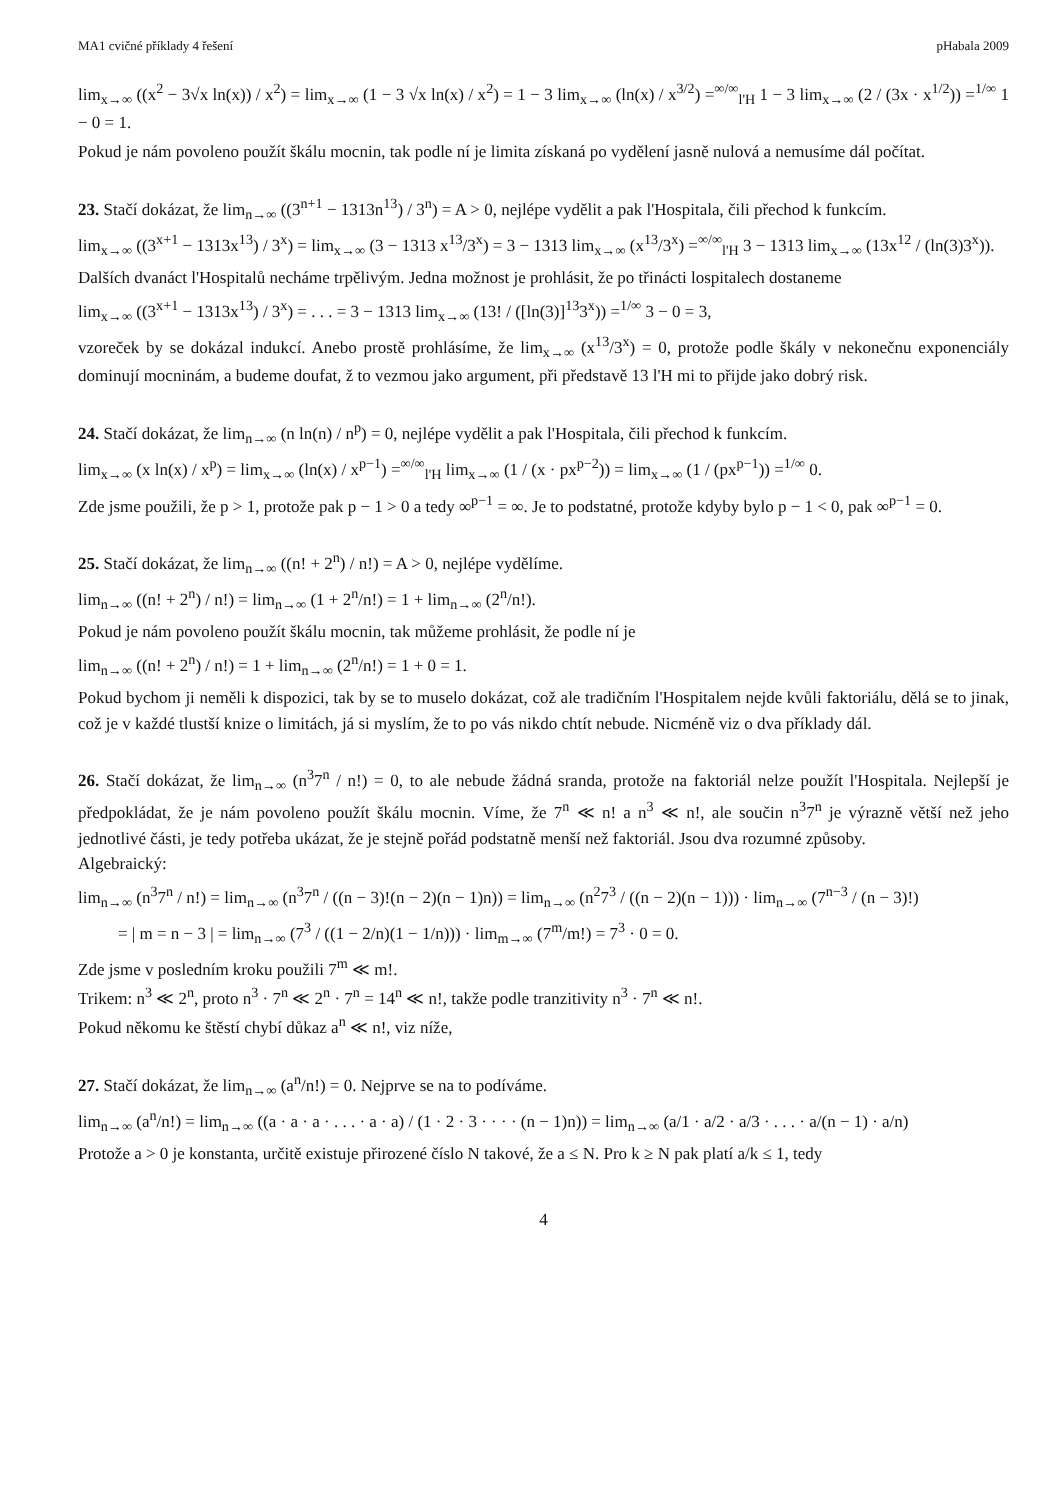MA1 cvičné příklady 4 řešení pHabala 2009
lim<sub>x→∞</sub> ((x<sup>2</sup> − 3√x ln(x)) / x<sup>2</sup>) = lim<sub>x→∞</sub> (1 − 3 √x ln(x) / x<sup>2</sup>) = 1 − 3 lim<sub>x→∞</sub> (ln(x) / x<sup>3/2</sup>) =<sup>∞/∞</sup><sub>l'H</sub> 1 − 3 lim<sub>x→∞</sub> (2 / (3x · x<sup>1/2</sup>)) =<sup>1/∞</sup> 1 − 0 = 1.
Pokud je nám povoleno použít škálu mocnin, tak podle ní je limita získaná po vydělení jasně nulová a nemusíme dál počítat.
23. Stačí dokázat, že lim<sub>n→∞</sub> ((3<sup>n+1</sup> − 1313n<sup>13</sup>) / 3<sup>n</sup>) = A > 0, nejlépe vydělit a pak l'Hospitala, čili přechod k funkcím.
lim<sub>x→∞</sub> ((3<sup>x+1</sup> − 1313x<sup>13</sup>) / 3<sup>x</sup>) = lim<sub>x→∞</sub> (3 − 1313 x<sup>13</sup>/3<sup>x</sup>) = 3 − 1313 lim<sub>x→∞</sub> (x<sup>13</sup>/3<sup>x</sup>) =<sup>∞/∞</sup><sub>l'H</sub> 3 − 1313 lim<sub>x→∞</sub> (13x<sup>12</sup> / (ln(3)3<sup>x</sup>)).
Dalších dvanáct l'Hospitalů necháme trpělivým. Jedna možnost je prohlásit, že po třinácti lospitalech dostaneme
lim<sub>x→∞</sub> ((3<sup>x+1</sup> − 1313x<sup>13</sup>) / 3<sup>x</sup>) = . . . = 3 − 1313 lim<sub>x→∞</sub> (13! / ([ln(3)]<sup>13</sup>3<sup>x</sup>)) =<sup>1/∞</sup> 3 − 0 = 3,
vzoreček by se dokázal indukcí. Anebo prostě prohlásíme, že lim<sub>x→∞</sub> (x<sup>13</sup>/3<sup>x</sup>) = 0, protože podle škály v nekonečnu exponenciály dominují mocninám, a budeme doufat, ž to vezmou jako argument, při představě 13 l'H mi to přijde jako dobrý risk.
24. Stačí dokázat, že lim<sub>n→∞</sub> (n ln(n) / n<sup>p</sup>) = 0, nejlépe vydělit a pak l'Hospitala, čili přechod k funkcím.
lim<sub>x→∞</sub> (x ln(x) / x<sup>p</sup>) = lim<sub>x→∞</sub> (ln(x) / x<sup>p−1</sup>) =<sup>∞/∞</sup><sub>l'H</sub> lim<sub>x→∞</sub> (1 / (x · px<sup>p−2</sup>)) = lim<sub>x→∞</sub> (1 / (px<sup>p−1</sup>)) =<sup>1/∞</sup> 0.
Zde jsme použili, že p > 1, protože pak p − 1 > 0 a tedy ∞<sup>p−1</sup> = ∞. Je to podstatné, protože kdyby bylo p − 1 < 0, pak ∞<sup>p−1</sup> = 0.
25. Stačí dokázat, že lim<sub>n→∞</sub> ((n! + 2<sup>n</sup>) / n!) = A > 0, nejlépe vydělíme.
lim<sub>n→∞</sub> ((n! + 2<sup>n</sup>) / n!) = lim<sub>n→∞</sub> (1 + 2<sup>n</sup>/n!) = 1 + lim<sub>n→∞</sub> (2<sup>n</sup>/n!).
Pokud je nám povoleno použít škálu mocnin, tak můžeme prohlásit, že podle ní je
lim<sub>n→∞</sub> ((n! + 2<sup>n</sup>) / n!) = 1 + lim<sub>n→∞</sub> (2<sup>n</sup>/n!) = 1 + 0 = 1.
Pokud bychom ji neměli k dispozici, tak by se to muselo dokázat, což ale tradičním l'Hospitalem nejde kvůli faktoriálu, dělá se to jinak, což je v každé tlustší knize o limitách, já si myslím, že to po vás nikdo chtít nebude. Nicméně viz o dva příklady dál.
26. Stačí dokázat, že lim<sub>n→∞</sub> (n<sup>3</sup>7<sup>n</sup> / n!) = 0, to ale nebude žádná sranda, protože na faktoriál nelze použít l'Hospitala. Nejlepší je předpokládat, že je nám povoleno použít škálu mocnin. Víme, že 7<sup>n</sup> ≪ n! a n<sup>3</sup> ≪ n!, ale součin n<sup>3</sup>7<sup>n</sup> je výrazně větší než jeho jednotlivé části, je tedy potřeba ukázat, že je stejně pořád podstatně menší než faktoriál. Jsou dva rozumné způsoby.
Algebraický:
lim<sub>n→∞</sub> (n<sup>3</sup>7<sup>n</sup> / n!) = lim<sub>n→∞</sub> (n<sup>3</sup>7<sup>n</sup> / ((n − 3)!(n − 2)(n − 1)n)) = lim<sub>n→∞</sub> (n<sup>2</sup>7<sup>3</sup> / ((n − 2)(n − 1))) · lim<sub>n→∞</sub> (7<sup>n−3</sup> / (n − 3)!)
= | m = n − 3 | = lim<sub>n→∞</sub> (7<sup>3</sup> / ((1 − 2/n)(1 − 1/n))) · lim<sub>m→∞</sub> (7<sup>m</sup>/m!) = 7<sup>3</sup> · 0 = 0.
Zde jsme v posledním kroku použili 7<sup>m</sup> ≪ m!.
Trikem: n<sup>3</sup> ≪ 2<sup>n</sup>, proto n<sup>3</sup> · 7<sup>n</sup> ≪ 2<sup>n</sup> · 7<sup>n</sup> = 14<sup>n</sup> ≪ n!, takže podle tranzitivity n<sup>3</sup> · 7<sup>n</sup> ≪ n!.
Pokud někomu ke štěstí chybí důkaz a<sup>n</sup> ≪ n!, viz níže,
27. Stačí dokázat, že lim<sub>n→∞</sub> (a<sup>n</sup>/n!) = 0. Nejprve se na to podíváme.
lim<sub>n→∞</sub> (a<sup>n</sup>/n!) = lim<sub>n→∞</sub> ((a · a · a · . . . · a · a) / (1 · 2 · 3 · · · · (n − 1)n)) = lim<sub>n→∞</sub> (a/1 · a/2 · a/3 · . . . · a/(n − 1) · a/n)
Protože a > 0 je konstanta, určitě existuje přirozené číslo N takové, že a ≤ N. Pro k ≥ N pak platí a/k ≤ 1, tedy
4